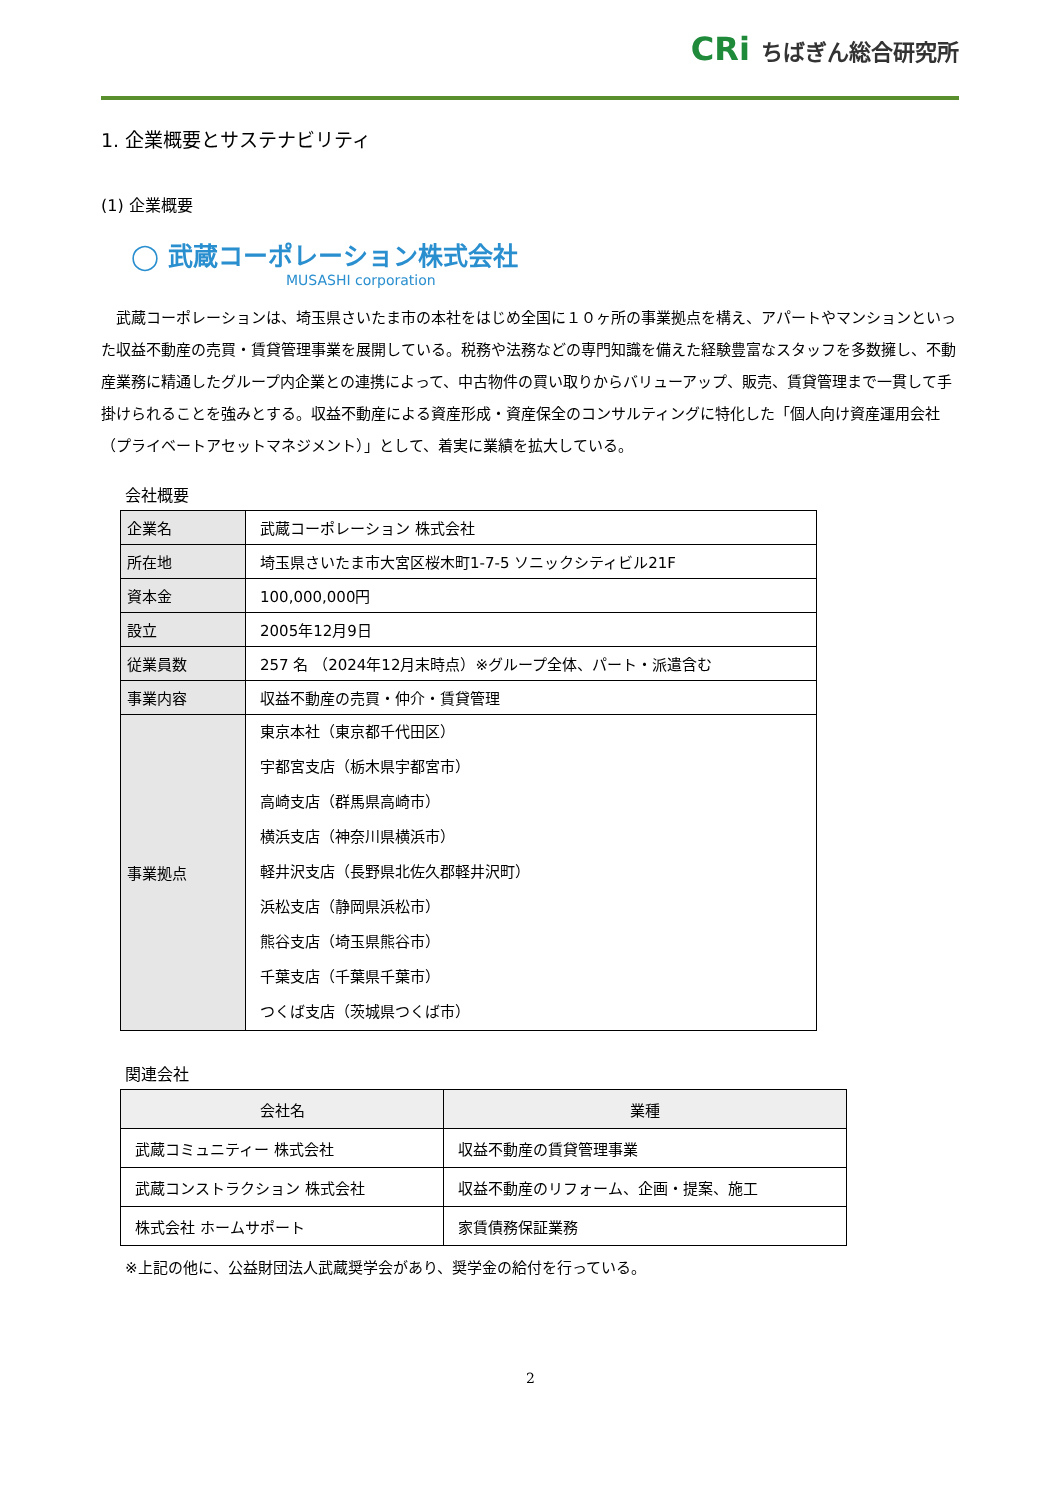CRi ちばぎん総合研究所
1. 企業概要とサステナビリティ
(1) 企業概要
◯ 武蔵コーポレーション株式会社
MUSASHI corporation
武蔵コーポレーションは、埼玉県さいたま市の本社をはじめ全国に１０ヶ所の事業拠点を構え、アパートやマンションといった収益不動産の売買・賃貸管理事業を展開している。税務や法務などの専門知識を備えた経験豊富なスタッフを多数擁し、不動産業務に精通したグループ内企業との連携によって、中古物件の買い取りからバリューアップ、販売、賃貸管理まで一貫して手掛けられることを強みとする。収益不動産による資産形成・資産保全のコンサルティングに特化した「個人向け資産運用会社（プライベートアセットマネジメント）」として、着実に業績を拡大している。
会社概要
| 企業名 | 武蔵コーポレーション 株式会社 |
| 所在地 | 埼玉県さいたま市大宮区桜木町1-7-5 ソニックシティビル21F |
| 資本金 | 100,000,000円 |
| 設立 | 2005年12月9日 |
| 従業員数 | 257 名 （2024年12月末時点）※グループ全体、パート・派遣含む |
| 事業内容 | 収益不動産の売買・仲介・賃貸管理 |
| 事業拠点 | 東京本社（東京都千代田区） 宇都宮支店（栃木県宇都宮市） 高崎支店（群馬県高崎市） 横浜支店（神奈川県横浜市） 軽井沢支店（長野県北佐久郡軽井沢町） 浜松支店（静岡県浜松市） 熊谷支店（埼玉県熊谷市） 千葉支店（千葉県千葉市） つくば支店（茨城県つくば市） |
関連会社
| 会社名 | 業種 |
| --- | --- |
| 武蔵コミュニティー 株式会社 | 収益不動産の賃貸管理事業 |
| 武蔵コンストラクション 株式会社 | 収益不動産のリフォーム、企画・提案、施工 |
| 株式会社 ホームサポート | 家賃債務保証業務 |
※上記の他に、公益財団法人武蔵奨学会があり、奨学金の給付を行っている。
2